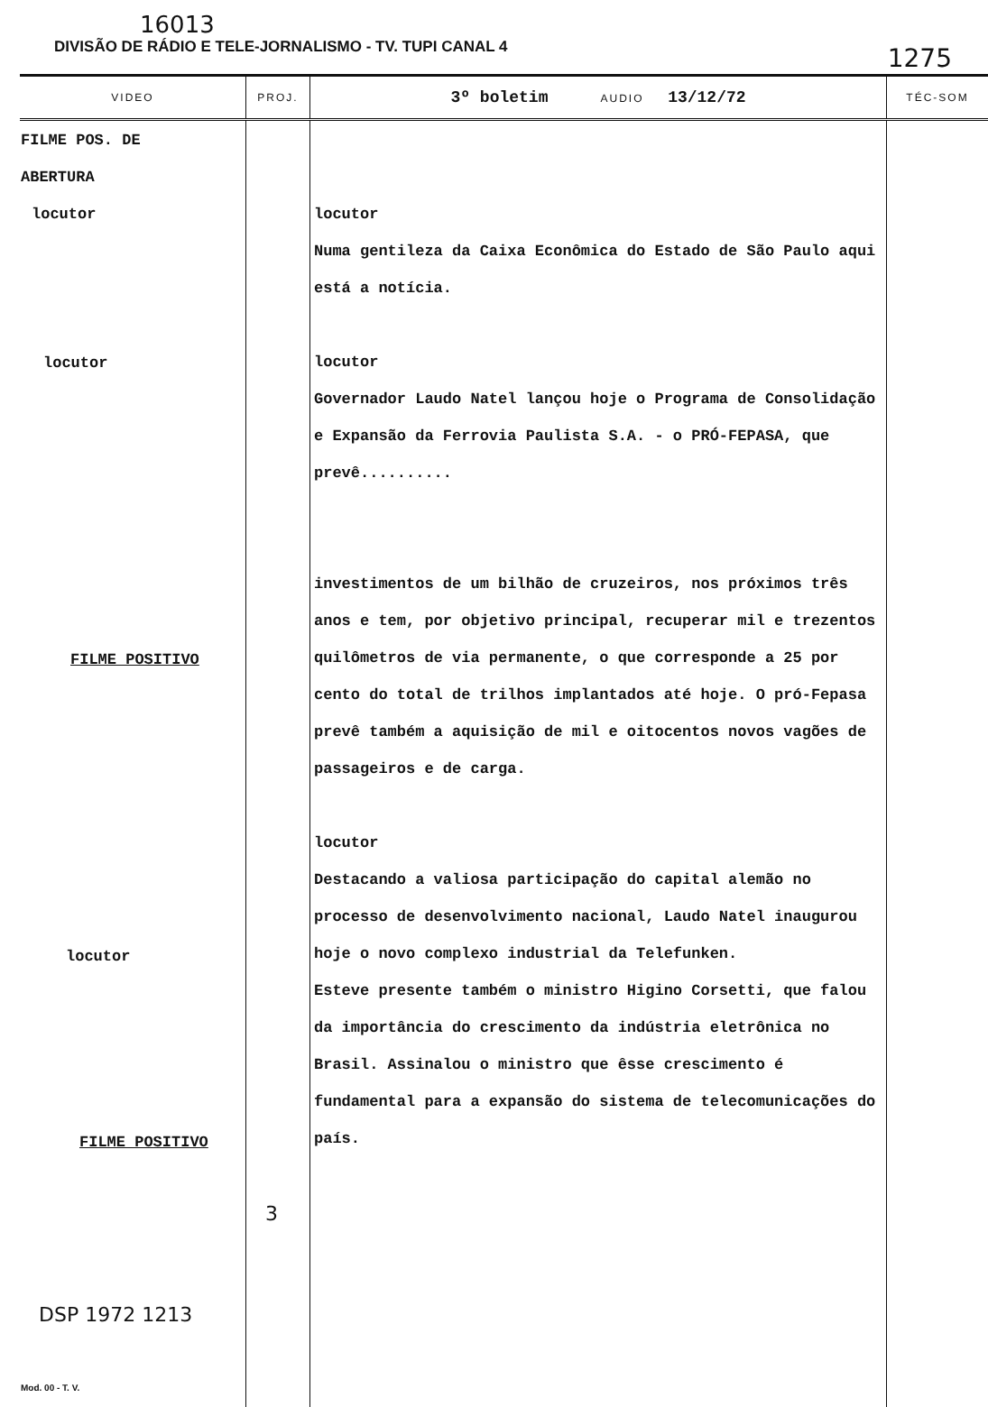16013
DIVISÃO DE RÁDIO E TELE-JORNALISMO - TV. TUPI CANAL 4
1275
| VIDEO | PROJ. | 3º boletim AUDIO 13/12/72 | TÉC-SOM |
| --- | --- | --- | --- |
| FILME POS. DE ABERTURA locutor locutor FILME POSITIVO locutor FILME POSITIVO DSP 1972 1213 Mod. 00 - T. V. | 3 | locutor Numa gentileza da Caixa Econômica do Estado de São Paulo aqui está a notícia. locutor Governador Laudo Natel lançou hoje o Programa de Consolidação e Expansão da Ferrovia Paulista S.A. - o PRÓ-FEPASA, que prevê.......... investimentos de um bilhão de cruzeiros, nos próximos três anos e tem, por objetivo principal, recuperar mil e trezentos quilômetros de via permanente, o que corresponde a 25 por cento do total de trilhos implantados até hoje. O pró-Fepasa prevê também a aquisição de mil e oitocentos novos vagões de passageiros e de carga. locutor Destacando a valiosa participação do capital alemão no processo de desenvolvimento nacional, Laudo Natel inaugurou hoje o novo complexo industrial da Telefunken. Esteve presente também o ministro Higino Corsetti, que falou da importância do crescimento da indústria eletrônica no Brasil. Assinalou o ministro que êsse crescimento é fundamental para a expansão do sistema de telecomunicações do país. | |